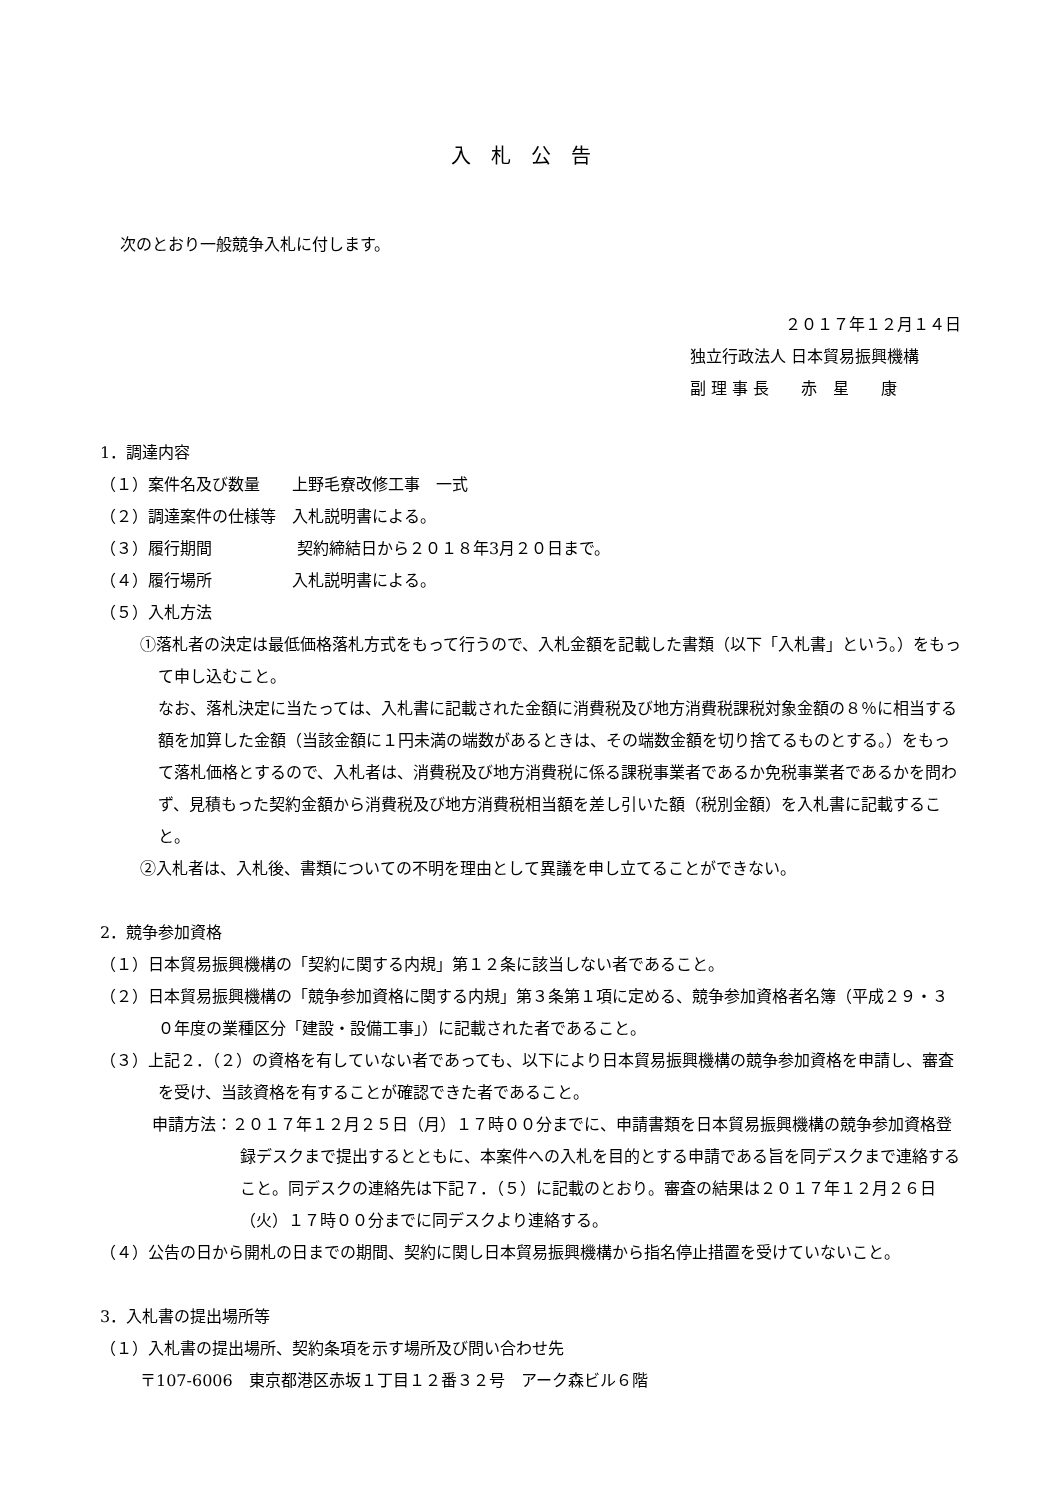入札公告
次のとおり一般競争入札に付します。
２０１７年１２月１４日
独立行政法人 日本貿易振興機構
副 理 事 長　　赤　星　　康
1．調達内容
（１）案件名及び数量　　上野毛寮改修工事　一式
（２）調達案件の仕様等　入札説明書による。
（３）履行期間　　　　　 契約締結日から２０１８年3月２０日まで。
（４）履行場所　　　　　入札説明書による。
（５）入札方法
①落札者の決定は最低価格落札方式をもって行うので、入札金額を記載した書類（以下「入札書」という。）をもって申し込むこと。
なお、落札決定に当たっては、入札書に記載された金額に消費税及び地方消費税課税対象金額の８％に相当する額を加算した金額（当該金額に１円未満の端数があるときは、その端数金額を切り捨てるものとする。）をもって落札価格とするので、入札者は、消費税及び地方消費税に係る課税事業者であるか免税事業者であるかを問わず、見積もった契約金額から消費税及び地方消費税相当額を差し引いた額（税別金額）を入札書に記載すること。
②入札者は、入札後、書類についての不明を理由として異議を申し立てることができない。
2．競争参加資格
（１）日本貿易振興機構の「契約に関する内規」第１２条に該当しない者であること。
（２）日本貿易振興機構の「競争参加資格に関する内規」第３条第１項に定める、競争参加資格者名簿（平成２９・３０年度の業種区分「建設・設備工事」）に記載された者であること。
（３）上記２．（２）の資格を有していない者であっても、以下により日本貿易振興機構の競争参加資格を申請し、審査を受け、当該資格を有することが確認できた者であること。
申請方法：２０１７年１２月２５日（月）１７時００分までに、申請書類を日本貿易振興機構の競争参加資格登録デスクまで提出するとともに、本案件への入札を目的とする申請である旨を同デスクまで連絡すること。同デスクの連絡先は下記７．（５）に記載のとおり。審査の結果は２０１７年１２月２６日（火）１７時００分までに同デスクより連絡する。
（４）公告の日から開札の日までの期間、契約に関し日本貿易振興機構から指名停止措置を受けていないこと。
3．入札書の提出場所等
（１）入札書の提出場所、契約条項を示す場所及び問い合わせ先
〒107-6006　東京都港区赤坂１丁目１２番３２号　アーク森ビル６階